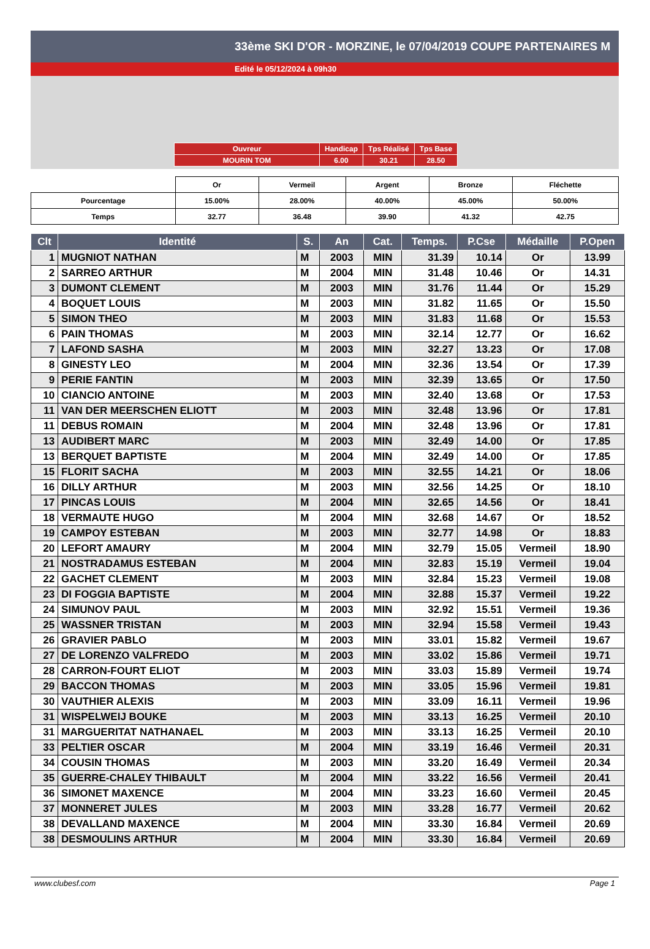33ème SKI D'OR - MORZINE, le 07/04/2019 COUPE PARTENAIRES M
Edité le 05/12/2024 à 09h30
| Ouvreur | Handicap | Tps Réalisé | Tps Base |
| MOURIN TOM | 6.00 | 30.21 | 28.50 |
| | Or | Vermeil | Argent | Bronze | Fléchette |
| Pourcentage | 15.00% | 28.00% | 40.00% | 45.00% | 50.00% |
| Temps | 32.77 | 36.48 | 39.90 | 41.32 | 42.75 |
| Clt | Identité | S. | An | Cat. | Temps. | P.Cse | Médaille | P.Open |
| --- | --- | --- | --- | --- | --- | --- | --- | --- |
| 1 | MUGNIOT NATHAN | M | 2003 | MIN | 31.39 | 10.14 | Or | 13.99 |
| 2 | SARREO ARTHUR | M | 2004 | MIN | 31.48 | 10.46 | Or | 14.31 |
| 3 | DUMONT CLEMENT | M | 2003 | MIN | 31.76 | 11.44 | Or | 15.29 |
| 4 | BOQUET LOUIS | M | 2003 | MIN | 31.82 | 11.65 | Or | 15.50 |
| 5 | SIMON THEO | M | 2003 | MIN | 31.83 | 11.68 | Or | 15.53 |
| 6 | PAIN THOMAS | M | 2003 | MIN | 32.14 | 12.77 | Or | 16.62 |
| 7 | LAFOND SASHA | M | 2003 | MIN | 32.27 | 13.23 | Or | 17.08 |
| 8 | GINESTY LEO | M | 2004 | MIN | 32.36 | 13.54 | Or | 17.39 |
| 9 | PERIE FANTIN | M | 2003 | MIN | 32.39 | 13.65 | Or | 17.50 |
| 10 | CIANCIO ANTOINE | M | 2003 | MIN | 32.40 | 13.68 | Or | 17.53 |
| 11 | VAN DER MEERSCHEN ELIOTT | M | 2003 | MIN | 32.48 | 13.96 | Or | 17.81 |
| 11 | DEBUS ROMAIN | M | 2004 | MIN | 32.48 | 13.96 | Or | 17.81 |
| 13 | AUDIBERT MARC | M | 2003 | MIN | 32.49 | 14.00 | Or | 17.85 |
| 13 | BERQUET BAPTISTE | M | 2004 | MIN | 32.49 | 14.00 | Or | 17.85 |
| 15 | FLORIT SACHA | M | 2003 | MIN | 32.55 | 14.21 | Or | 18.06 |
| 16 | DILLY ARTHUR | M | 2003 | MIN | 32.56 | 14.25 | Or | 18.10 |
| 17 | PINCAS LOUIS | M | 2004 | MIN | 32.65 | 14.56 | Or | 18.41 |
| 18 | VERMAUTE HUGO | M | 2004 | MIN | 32.68 | 14.67 | Or | 18.52 |
| 19 | CAMPOY ESTEBAN | M | 2003 | MIN | 32.77 | 14.98 | Or | 18.83 |
| 20 | LEFORT AMAURY | M | 2004 | MIN | 32.79 | 15.05 | Vermeil | 18.90 |
| 21 | NOSTRADAMUS ESTEBAN | M | 2004 | MIN | 32.83 | 15.19 | Vermeil | 19.04 |
| 22 | GACHET CLEMENT | M | 2003 | MIN | 32.84 | 15.23 | Vermeil | 19.08 |
| 23 | DI FOGGIA BAPTISTE | M | 2004 | MIN | 32.88 | 15.37 | Vermeil | 19.22 |
| 24 | SIMUNOV PAUL | M | 2003 | MIN | 32.92 | 15.51 | Vermeil | 19.36 |
| 25 | WASSNER TRISTAN | M | 2003 | MIN | 32.94 | 15.58 | Vermeil | 19.43 |
| 26 | GRAVIER PABLO | M | 2003 | MIN | 33.01 | 15.82 | Vermeil | 19.67 |
| 27 | DE LORENZO VALFREDO | M | 2003 | MIN | 33.02 | 15.86 | Vermeil | 19.71 |
| 28 | CARRON-FOURT ELIOT | M | 2003 | MIN | 33.03 | 15.89 | Vermeil | 19.74 |
| 29 | BACCON THOMAS | M | 2003 | MIN | 33.05 | 15.96 | Vermeil | 19.81 |
| 30 | VAUTHIER ALEXIS | M | 2003 | MIN | 33.09 | 16.11 | Vermeil | 19.96 |
| 31 | WISPELWEIJ BOUKE | M | 2003 | MIN | 33.13 | 16.25 | Vermeil | 20.10 |
| 31 | MARGUERITAT NATHANAEL | M | 2003 | MIN | 33.13 | 16.25 | Vermeil | 20.10 |
| 33 | PELTIER OSCAR | M | 2004 | MIN | 33.19 | 16.46 | Vermeil | 20.31 |
| 34 | COUSIN THOMAS | M | 2003 | MIN | 33.20 | 16.49 | Vermeil | 20.34 |
| 35 | GUERRE-CHALEY THIBAULT | M | 2004 | MIN | 33.22 | 16.56 | Vermeil | 20.41 |
| 36 | SIMONET MAXENCE | M | 2004 | MIN | 33.23 | 16.60 | Vermeil | 20.45 |
| 37 | MONNERET JULES | M | 2003 | MIN | 33.28 | 16.77 | Vermeil | 20.62 |
| 38 | DEVALLAND MAXENCE | M | 2004 | MIN | 33.30 | 16.84 | Vermeil | 20.69 |
| 38 | DESMOULINS ARTHUR | M | 2004 | MIN | 33.30 | 16.84 | Vermeil | 20.69 |
www.clubesf.com Page 1